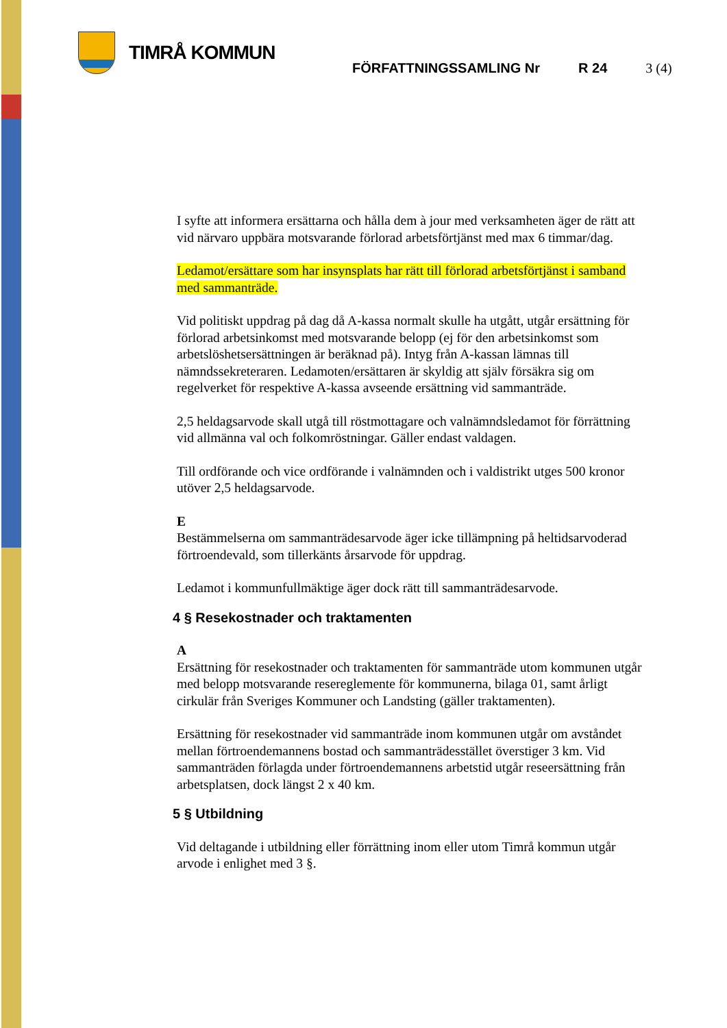TIMRÅ KOMMUN
FÖRFATTNINGSSAMLING Nr R 24 3 (4)
I syfte att informera ersättarna och hålla dem à jour med verksamheten äger de rätt att vid närvaro uppbära motsvarande förlorad arbetsförtjänst med max 6 timmar/dag.
Ledamot/ersättare som har insynsplats har rätt till förlorad arbetsförtjänst i samband med sammanträde.
Vid politiskt uppdrag på dag då A-kassa normalt skulle ha utgått, utgår ersättning för förlorad arbetsinkomst med motsvarande belopp (ej för den arbetsinkomst som arbetslöshetsersättningen är beräknad på). Intyg från A-kassan lämnas till nämndssekreteraren. Ledamoten/ersättaren är skyldig att själv försäkra sig om regelverket för respektive A-kassa avseende ersättning vid sammanträde.
2,5 heldagsarvode skall utgå till röstmottagare och valnämndsledamot för förrättning vid allmänna val och folkomröstningar. Gäller endast valdagen.
Till ordförande och vice ordförande i valnämnden och i valdistrikt utges 500 kronor utöver 2,5 heldagsarvode.
E
Bestämmelserna om sammanträdesarvode äger icke tillämpning på heltidsarvoderad förtroendevald, som tillerkänts årsarvode för uppdrag.
Ledamot i kommunfullmäktige äger dock rätt till sammanträdesarvode.
4 § Resekostnader och traktamenten
A
Ersättning för resekostnader och traktamenten för sammanträde utom kommunen utgår med belopp motsvarande resereglemente för kommunerna, bilaga 01, samt årligt cirkulär från Sveriges Kommuner och Landsting (gäller traktamenten).
Ersättning för resekostnader vid sammanträde inom kommunen utgår om avståndet mellan förtroendemannens bostad och sammanträdesstället överstiger 3 km. Vid sammanträden förlagda under förtroendemannens arbetstid utgår reseersättning från arbetsplatsen, dock längst 2 x 40 km.
5 § Utbildning
Vid deltagande i utbildning eller förrättning inom eller utom Timrå kommun utgår arvode i enlighet med 3 §.